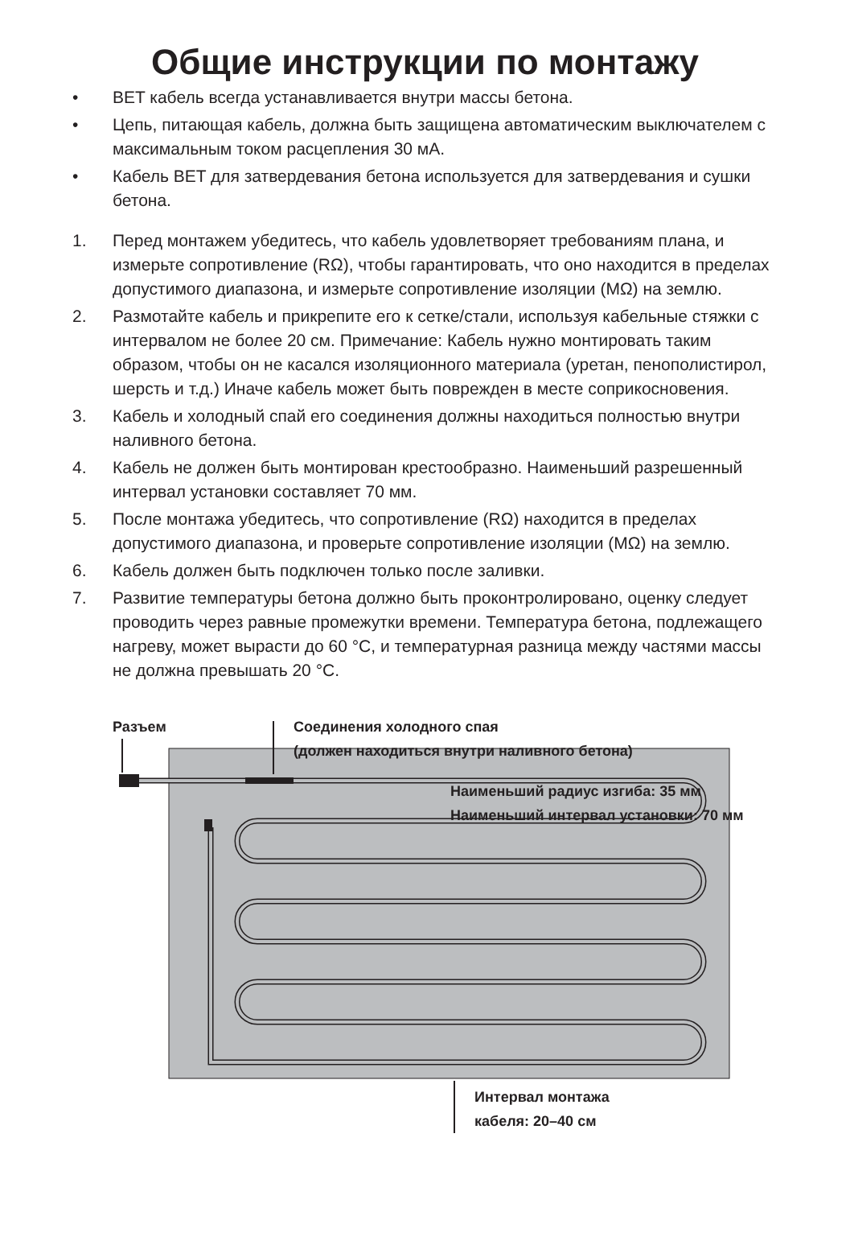Общие инструкции по монтажу
• BET кабель всегда устанавливается внутри массы бетона.
• Цепь, питающая кабель, должна быть защищена автоматическим выключателем с максимальным током расцепления 30 мА.
• Кабель BET для затвердевания бетона используется для затвердевания и сушки бетона.
1. Перед монтажем убедитесь, что кабель удовлетворяет требованиям плана, и измерьте сопротивление (RΩ), чтобы гарантировать, что оно находится в пределах допустимого диапазона, и измерьте сопротивление изоляции (MΩ) на землю.
2. Размотайте кабель и прикрепите его к сетке/стали, используя кабельные стяжки с интервалом не более 20 см. Примечание: Кабель нужно монтировать таким образом, чтобы он не касался изоляционного материала (уретан, пенополистирол, шерсть и т.д.) Иначе кабель может быть поврежден в месте соприкосновения.
3. Кабель и холодный спай его соединения должны находиться полностью внутри наливного бетона.
4. Кабель не должен быть монтирован крестообразно. Наименьший разрешенный интервал установки составляет 70 мм.
5. После монтажа убедитесь, что сопротивление (RΩ) находится в пределах допустимого диапазона, и проверьте сопротивление изоляции (MΩ) на землю.
6. Кабель должен быть подключен только после заливки.
7. Развитие температуры бетона должно быть проконтролировано, оценку следует проводить через равные промежутки времени. Температура бетона, подлежащего нагреву, может вырасти до 60 °C, и температурная разница между частями массы не должна превышать 20 °C.
Разъем
Соединения холодного спая
(должен находиться внутри наливного бетона)
Наименьший радиус изгиба: 35 мм
Наименьший интервал установки: 70 мм
Интервал монтажа
кабеля: 20–40 см